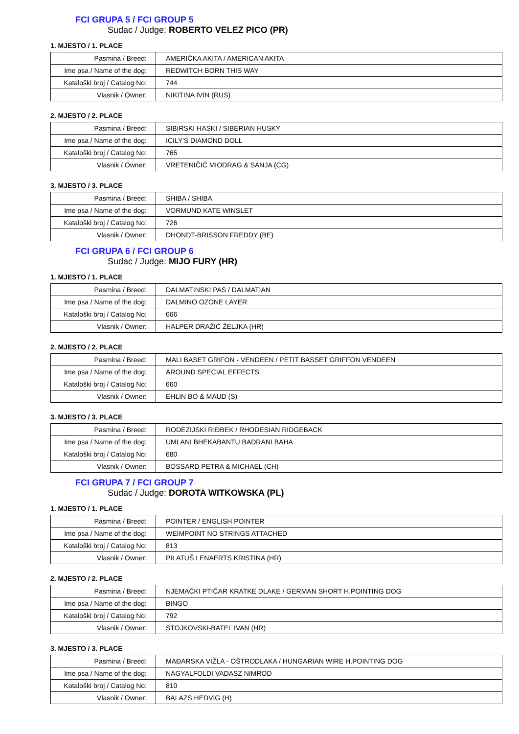FCI GRUPA 5 / FCI GROUP 5
Sudac / Judge: ROBERTO VELEZ PICO (PR)
1. MJESTO / 1. PLACE
| Pasmina / Breed: | AMERIČKA AKITA / AMERICAN AKITA |
| Ime psa / Name of the dog: | REDWITCH BORN THIS WAY |
| Kataloški broj / Catalog No: | 744 |
| Vlasnik / Owner: | NIKITINA IVIN (RUS) |
2. MJESTO / 2. PLACE
| Pasmina / Breed: | SIBIRSKI HASKI / SIBERIAN HUSKY |
| Ime psa / Name of the dog: | ICILY'S DIAMOND DOLL |
| Kataloški broj / Catalog No: | 765 |
| Vlasnik / Owner: | VRETENIČIĆ MIODRAG & SANJA (CG) |
3. MJESTO / 3. PLACE
| Pasmina / Breed: | SHIBA / SHIBA |
| Ime psa / Name of the dog: | VORMUND KATE WINSLET |
| Kataloški broj / Catalog No: | 726 |
| Vlasnik / Owner: | DHONDT-BRISSON FREDDY (BE) |
FCI GRUPA 6 / FCI GROUP 6
Sudac / Judge: MIJO FURY (HR)
1. MJESTO / 1. PLACE
| Pasmina / Breed: | DALMATINSKI PAS / DALMATIAN |
| Ime psa / Name of the dog: | DALMINO OZONE LAYER |
| Kataloški broj / Catalog No: | 666 |
| Vlasnik / Owner: | HALPER DRAŽIĆ ŽELJKA (HR) |
2. MJESTO / 2. PLACE
| Pasmina / Breed: | MALI BASET GRIFON - VENDEEN / PETIT BASSET GRIFFON VENDEEN |
| Ime psa / Name of the dog: | AROUND SPECIAL EFFECTS |
| Kataloški broj / Catalog No: | 660 |
| Vlasnik / Owner: | EHLIN BO & MAUD (S) |
3. MJESTO / 3. PLACE
| Pasmina / Breed: | RODEZIJSKI RIĐBEK / RHODESIAN RIDGEBACK |
| Ime psa / Name of the dog: | UMLANI BHEKABANTU BADRANI BAHA |
| Kataloški broj / Catalog No: | 680 |
| Vlasnik / Owner: | BOSSARD PETRA & MICHAEL (CH) |
FCI GRUPA 7 / FCI GROUP 7
Sudac / Judge: DOROTA WITKOWSKA (PL)
1. MJESTO / 1. PLACE
| Pasmina / Breed: | POINTER / ENGLISH POINTER |
| Ime psa / Name of the dog: | WEIMPOINT NO STRINGS ATTACHED |
| Kataloški broj / Catalog No: | 813 |
| Vlasnik / Owner: | PILATUŠ LENAERTS KRISTINA (HR) |
2. MJESTO / 2. PLACE
| Pasmina / Breed: | NJEMAČKI PTIČAR KRATKE DLAKE / GERMAN SHORT H.POINTING DOG |
| Ime psa / Name of the dog: | BINGO |
| Kataloški broj / Catalog No: | 792 |
| Vlasnik / Owner: | STOJKOVSKI-BATEL IVAN (HR) |
3. MJESTO / 3. PLACE
| Pasmina / Breed: | MAĐARSKA VIŽLA - OŠTRODLAKA / HUNGARIAN WIRE H.POINTING DOG |
| Ime psa / Name of the dog: | NAGYALFOLDI VADASZ NIMROD |
| Kataloški broj / Catalog No: | 810 |
| Vlasnik / Owner: | BALAZS HEDVIG (H) |